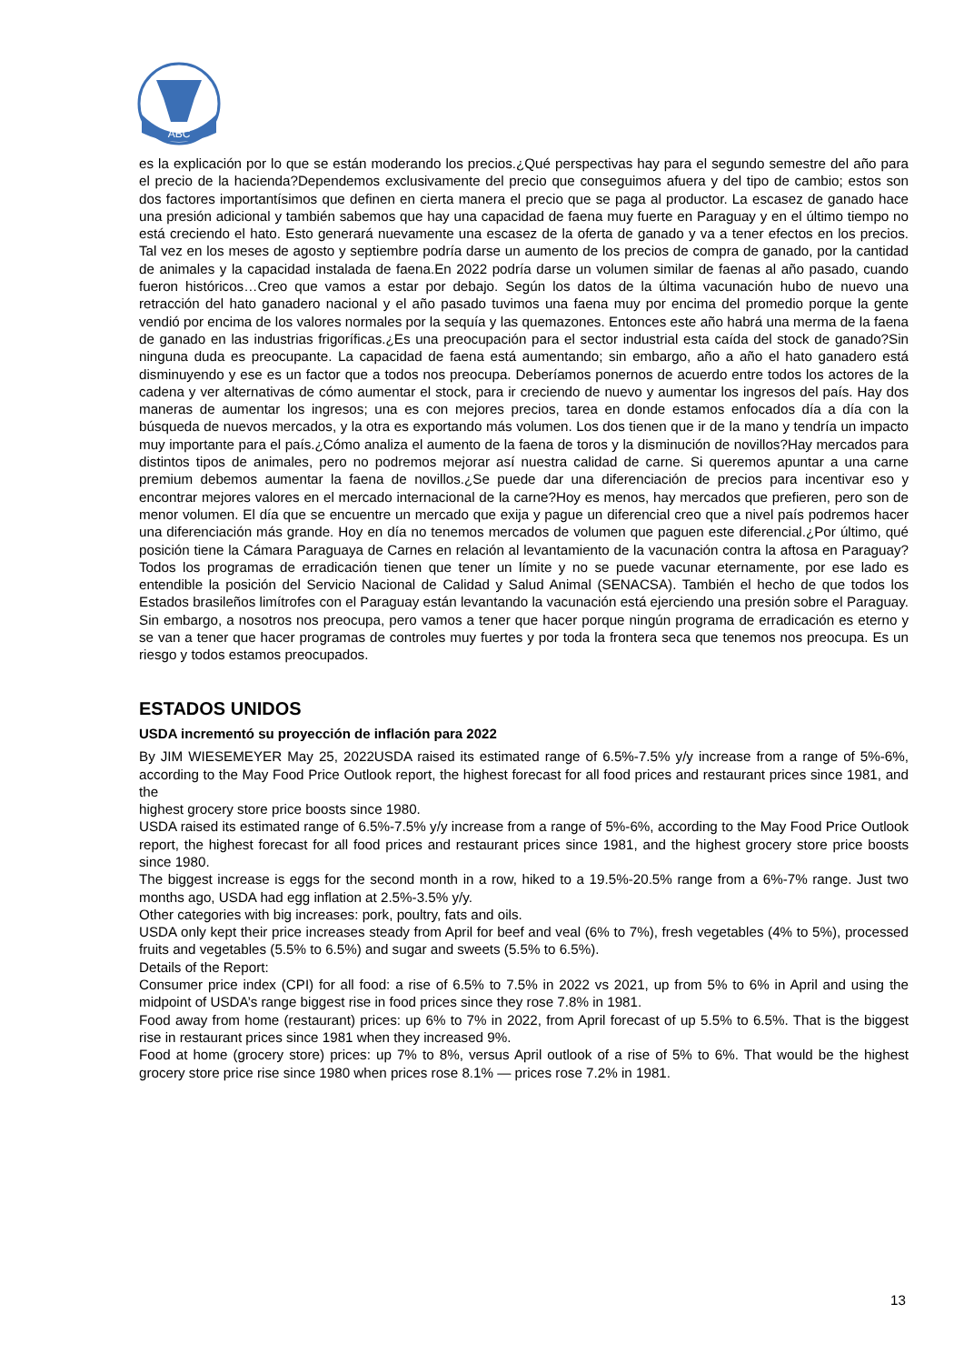ABC
es la explicación por lo que se están moderando los precios.¿Qué perspectivas hay para el segundo semestre del año para el precio de la hacienda?Dependemos exclusivamente del precio que conseguimos afuera y del tipo de cambio; estos son dos factores importantísimos que definen en cierta manera el precio que se paga al productor. La escasez de ganado hace una presión adicional y también sabemos que hay una capacidad de faena muy fuerte en Paraguay y en el último tiempo no está creciendo el hato. Esto generará nuevamente una escasez de la oferta de ganado y va a tener efectos en los precios. Tal vez en los meses de agosto y septiembre podría darse un aumento de los precios de compra de ganado, por la cantidad de animales y la capacidad instalada de faena.En 2022 podría darse un volumen similar de faenas al año pasado, cuando fueron históricos…Creo que vamos a estar por debajo. Según los datos de la última vacunación hubo de nuevo una retracción del hato ganadero nacional y el año pasado tuvimos una faena muy por encima del promedio porque la gente vendió por encima de los valores normales por la sequía y las quemazones. Entonces este año habrá una merma de la faena de ganado en las industrias frigoríficas.¿Es una preocupación para el sector industrial esta caída del stock de ganado?Sin ninguna duda es preocupante. La capacidad de faena está aumentando; sin embargo, año a año el hato ganadero está disminuyendo y ese es un factor que a todos nos preocupa. Deberíamos ponernos de acuerdo entre todos los actores de la cadena y ver alternativas de cómo aumentar el stock, para ir creciendo de nuevo y aumentar los ingresos del país. Hay dos maneras de aumentar los ingresos; una es con mejores precios, tarea en donde estamos enfocados día a día con la búsqueda de nuevos mercados, y la otra es exportando más volumen. Los dos tienen que ir de la mano y tendría un impacto muy importante para el país.¿Cómo analiza el aumento de la faena de toros y la disminución de novillos?Hay mercados para distintos tipos de animales, pero no podremos mejorar así nuestra calidad de carne. Si queremos apuntar a una carne premium debemos aumentar la faena de novillos.¿Se puede dar una diferenciación de precios para incentivar eso y encontrar mejores valores en el mercado internacional de la carne?Hoy es menos, hay mercados que prefieren, pero son de menor volumen. El día que se encuentre un mercado que exija y pague un diferencial creo que a nivel país podremos hacer una diferenciación más grande. Hoy en día no tenemos mercados de volumen que paguen este diferencial.¿Por último, qué posición tiene la Cámara Paraguaya de Carnes en relación al levantamiento de la vacunación contra la aftosa en Paraguay?Todos los programas de erradicación tienen que tener un límite y no se puede vacunar eternamente, por ese lado es entendible la posición del Servicio Nacional de Calidad y Salud Animal (SENACSA). También el hecho de que todos los Estados brasileños limítrofes con el Paraguay están levantando la vacunación está ejerciendo una presión sobre el Paraguay. Sin embargo, a nosotros nos preocupa, pero vamos a tener que hacer porque ningún programa de erradicación es eterno y se van a tener que hacer programas de controles muy fuertes y por toda la frontera seca que tenemos nos preocupa. Es un riesgo y todos estamos preocupados.
ESTADOS UNIDOS
USDA incrementó su proyección de inflación para 2022
By JIM WIESEMEYER May 25, 2022USDA raised its estimated range of 6.5%-7.5% y/y increase from a range of 5%-6%, according to the May Food Price Outlook report, the highest forecast for all food prices and restaurant prices since 1981, and the
highest grocery store price boosts since 1980.
USDA raised its estimated range of 6.5%-7.5% y/y increase from a range of 5%-6%, according to the May Food Price Outlook report, the highest forecast for all food prices and restaurant prices since 1981, and the highest grocery store price boosts since 1980.
The biggest increase is eggs for the second month in a row, hiked to a 19.5%-20.5% range from a 6%-7% range. Just two months ago, USDA had egg inflation at 2.5%-3.5% y/y.
Other categories with big increases: pork, poultry, fats and oils.
USDA only kept their price increases steady from April for beef and veal (6% to 7%), fresh vegetables (4% to 5%), processed fruits and vegetables (5.5% to 6.5%) and sugar and sweets (5.5% to 6.5%).
Details of the Report:
Consumer price index (CPI) for all food: a rise of 6.5% to 7.5% in 2022 vs 2021, up from 5% to 6% in April and using the midpoint of USDA’s range biggest rise in food prices since they rose 7.8% in 1981.
Food away from home (restaurant) prices: up 6% to 7% in 2022, from April forecast of up 5.5% to 6.5%. That is the biggest rise in restaurant prices since 1981 when they increased 9%.
Food at home (grocery store) prices: up 7% to 8%, versus April outlook of a rise of 5% to 6%. That would be the highest grocery store price rise since 1980 when prices rose 8.1% — prices rose 7.2% in 1981.
13